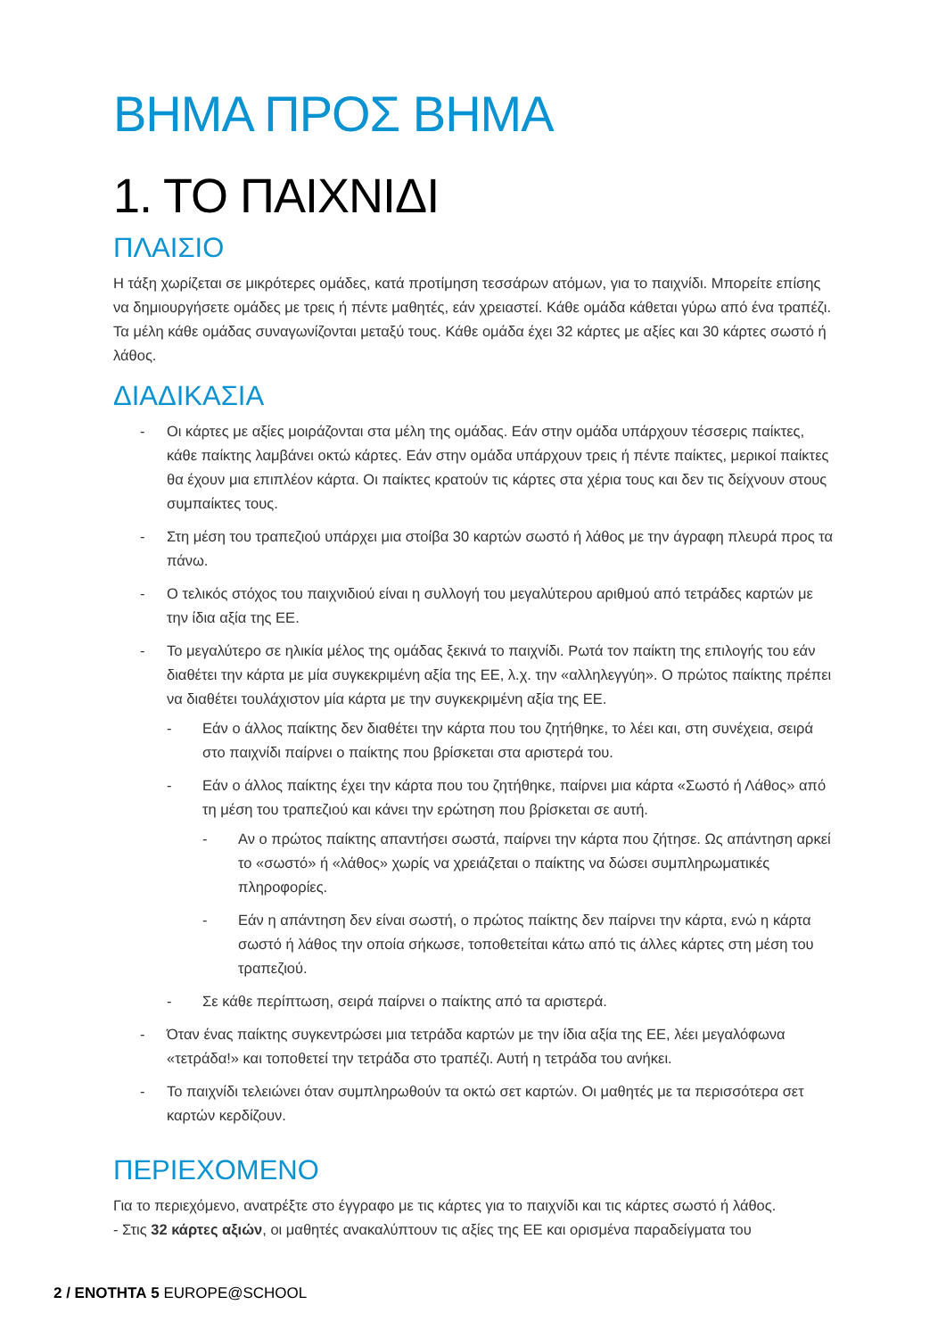ΒΗΜΑ ΠΡΟΣ ΒΗΜΑ
1. ΤΟ ΠΑΙΧΝΙΔΙ
ΠΛΑΙΣΙΟ
Η τάξη χωρίζεται σε μικρότερες ομάδες, κατά προτίμηση τεσσάρων ατόμων, για το παιχνίδι. Μπορείτε επίσης να δημιουργήσετε ομάδες με τρεις ή πέντε μαθητές, εάν χρειαστεί. Κάθε ομάδα κάθεται γύρω από ένα τραπέζι. Τα μέλη κάθε ομάδας συναγωνίζονται μεταξύ τους. Κάθε ομάδα έχει 32 κάρτες με αξίες και 30 κάρτες σωστό ή λάθος.
ΔΙΑΔΙΚΑΣΙΑ
- Οι κάρτες με αξίες μοιράζονται στα μέλη της ομάδας. Εάν στην ομάδα υπάρχουν τέσσερις παίκτες, κάθε παίκτης λαμβάνει οκτώ κάρτες. Εάν στην ομάδα υπάρχουν τρεις ή πέντε παίκτες, μερικοί παίκτες θα έχουν μια επιπλέον κάρτα. Οι παίκτες κρατούν τις κάρτες στα χέρια τους και δεν τις δείχνουν στους συμπαίκτες τους.
- Στη μέση του τραπεζιού υπάρχει μια στοίβα 30 καρτών σωστό ή λάθος με την άγραφη πλευρά προς τα πάνω.
- Ο τελικός στόχος του παιχνιδιού είναι η συλλογή του μεγαλύτερου αριθμού από τετράδες καρτών με την ίδια αξία της ΕΕ.
- Το μεγαλύτερο σε ηλικία μέλος της ομάδας ξεκινά το παιχνίδι. Ρωτά τον παίκτη της επιλογής του εάν διαθέτει την κάρτα με μία συγκεκριμένη αξία της ΕΕ, λ.χ. την «αλληλεγγύη». Ο πρώτος παίκτης πρέπει να διαθέτει τουλάχιστον μία κάρτα με την συγκεκριμένη αξία της ΕΕ.
- Εάν ο άλλος παίκτης δεν διαθέτει την κάρτα που του ζητήθηκε, το λέει και, στη συνέχεια, σειρά στο παιχνίδι παίρνει ο παίκτης που βρίσκεται στα αριστερά του.
- Εάν ο άλλος παίκτης έχει την κάρτα που του ζητήθηκε, παίρνει μια κάρτα «Σωστό ή Λάθος» από τη μέση του τραπεζιού και κάνει την ερώτηση που βρίσκεται σε αυτή.
- Αν ο πρώτος παίκτης απαντήσει σωστά, παίρνει την κάρτα που ζήτησε. Ως απάντηση αρκεί το «σωστό» ή «λάθος» χωρίς να χρειάζεται ο παίκτης να δώσει συμπληρωματικές πληροφορίες.
- Εάν η απάντηση δεν είναι σωστή, ο πρώτος παίκτης δεν παίρνει την κάρτα, ενώ η κάρτα σωστό ή λάθος την οποία σήκωσε, τοποθετείται κάτω από τις άλλες κάρτες στη μέση του τραπεζιού.
- Σε κάθε περίπτωση, σειρά παίρνει ο παίκτης από τα αριστερά.
- Όταν ένας παίκτης συγκεντρώσει μια τετράδα καρτών με την ίδια αξία της ΕΕ, λέει μεγαλόφωνα «τετράδα!» και τοποθετεί την τετράδα στο τραπέζι. Αυτή η τετράδα του ανήκει.
- Το παιχνίδι τελειώνει όταν συμπληρωθούν τα οκτώ σετ καρτών. Οι μαθητές με τα περισσότερα σετ καρτών κερδίζουν.
ΠΕΡΙΕΧΟΜΕΝΟ
Για το περιεχόμενο, ανατρέξτε στο έγγραφο με τις κάρτες για το παιχνίδι και τις κάρτες σωστό ή λάθος.
- Στις 32 κάρτες αξιών, οι μαθητές ανακαλύπτουν τις αξίες της ΕΕ και ορισμένα παραδείγματα του
2 / ΕΝΟΤΗΤΑ 5 EUROPE@SCHOOL